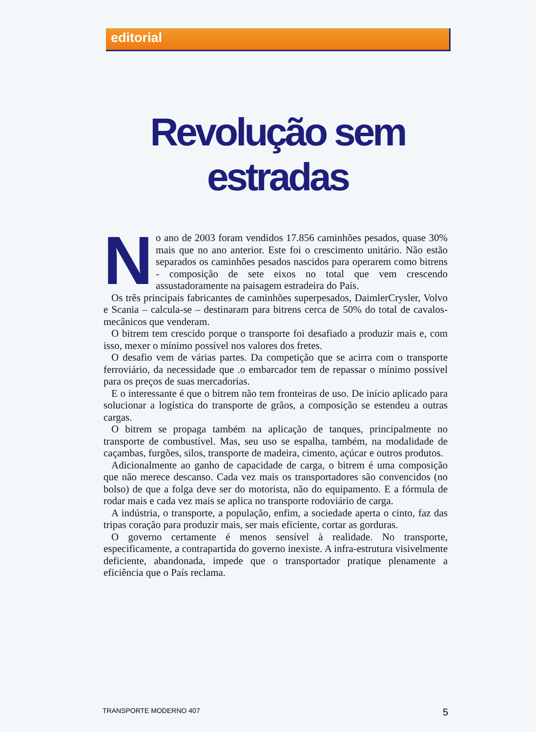editorial
Revolução sem estradas
No ano de 2003 foram vendidos 17.856 caminhões pesados, quase 30% mais que no ano anterior. Este foi o crescimento unitário. Não estão separados os caminhões pesados nascidos para operarem como bitrens - composição de sete eixos no total que vem crescendo assustadoramente na paisagem estradeira do País.
Os três principais fabricantes de caminhões superpesados, DaimlerCrysler, Volvo e Scania – calcula-se – destinaram para bitrens cerca de 50% do total de cavalos-mecânicos que venderam.
O bitrem tem crescido porque o transporte foi desafiado a produzir mais e, com isso, mexer o mínimo possível nos valores dos fretes.
O desafio vem de várias partes. Da competição que se acirra com o transporte ferroviário, da necessidade que .o embarcador tem de repassar o mínimo possível para os preços de suas mercadorias.
E o interessante é que o bitrem não tem fronteiras de uso. De início aplicado para solucionar a logística do transporte de grãos, a composição se estendeu a outras cargas.
O bitrem se propaga também na aplicação de tanques, principalmente no transporte de combustível. Mas, seu uso se espalha, também, na modalidade de caçambas, furgões, silos, transporte de madeira, cimento, açúcar e outros produtos.
Adicionalmente ao ganho de capacidade de carga, o bitrem é uma composição que não merece descanso. Cada vez mais os transportadores são convencidos (no bolso) de que a folga deve ser do motorista, não do equipamento. E a fórmula de rodar mais e cada vez mais se aplica no transporte rodoviário de carga.
A indústria, o transporte, a população, enfim, a sociedade aperta o cinto, faz das tripas coração para produzir mais, ser mais eficiente, cortar as gorduras.
O governo certamente é menos sensível à realidade. No transporte, especificamente, a contrapartida do governo inexiste. A infra-estrutura visivelmente deficiente, abandonada, impede que o transportador pratique plenamente a eficiência que o País reclama.
TRANSPORTE MODERNO 407 5